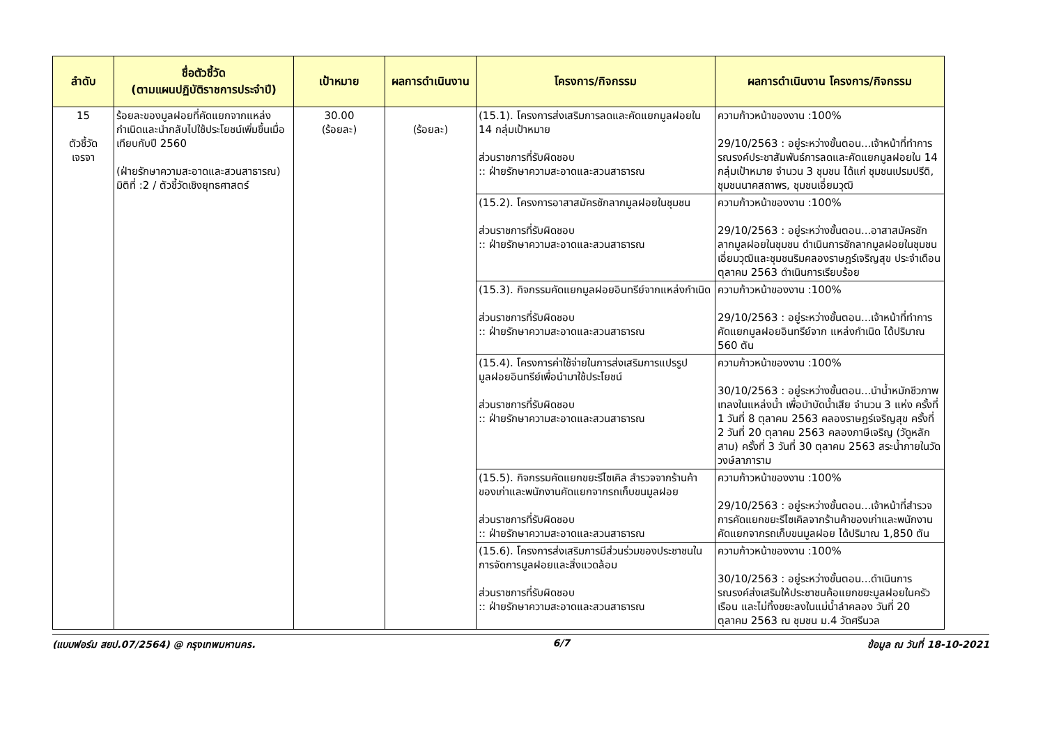| ลำดับ | ชื่อตัวชี้วัด (ตามแผนปฏิบัติราชการประจำปี) | เป้าหมาย | ผลการดำเนินงาน | โครงการ/กิจกรรม | ผลการดำเนินงาน โครงการ/กิจกรรม |
| --- | --- | --- | --- | --- | --- |
| 15 ตัวชี้วัด เจรจา | ร้อยละของมูลฝอยที่คัดแยกจากแหล่งกำเนิดและนำกลับไปใช้ประโยชน์เพิ่มขึ้นเมื่อเทียบกับปี 2560 (ฝ่ายรักษาความสะอาดและสวนสาธารณ) มิติที่ :2 / ตัวชี้วัดเชิงยุทธศาสตร์ | 30.00 (ร้อยละ) | (ร้อยละ) | (15.1). โครงการส่งเสริมการลดและคัดแยกมูลฝอยใน 14 กลุ่มเป้าหมาย ส่วนราชการที่รับผิดชอบ :: ฝ่ายรักษาความสะอาดและสวนสาธารณ | ความก้าวหน้าของงาน :100% 29/10/2563 : อยู่ระหว่างขั้นตอน...เจ้าหน้าที่ทำการรณรงค์ประชาสัมพันธ์การลดและคัดแยกมูลฝอยใน 14 กลุ่มเป้าหมาย จำนวน 3 ชุมชน ได้แก่ ชุมชนเปรมปรีดิ, ชุมชนนาคสถาพร, ชุมชนเอี่ยมวุฒิ |
| | | | | (15.2). โครงการอาสาสมัครชักลากมูลฝอยในชุมชน ส่วนราชการที่รับผิดชอบ :: ฝ่ายรักษาความสะอาดและสวนสาธารณ | ความก้าวหน้าของงาน :100% 29/10/2563 : อยู่ระหว่างขั้นตอน...อาสาสมัครชักลากมูลฝอยในชุมชน ดำเนินการชักลากมูลฝอยในชุมชนเอี่ยมวุฒิและชุมชนริมคลองราษฎร์เจริญสุข ประจำเดือนตุลาคม 2563 ดำเนินการเรียบร้อย |
| | | | | (15.3). กิจกรรมคัดแยกมูลฝอยอินทรีย์จากแหล่งกำเนิด ส่วนราชการที่รับผิดชอบ :: ฝ่ายรักษาความสะอาดและสวนสาธารณ | ความก้าวหน้าของงาน :100% 29/10/2563 : อยู่ระหว่างขั้นตอน...เจ้าหน้าที่ทำการคัดแยกมูลฝอยอินทรีย์จาก แหล่งกำเนิด ได้ปริมาณ 560 ตัน |
| | | | | (15.4). โครงการค่าใช้จ่ายในการส่งเสริมการแปรรูปมูลฝอยอินทรีย์เพื่อนำมาใช้ประโยชน์ ส่วนราชการที่รับผิดชอบ :: ฝ่ายรักษาความสะอาดและสวนสาธารณ | ความก้าวหน้าของงาน :100% 30/10/2563 : อยู่ระหว่างขั้นตอน...นำน้ำหมักชีวภาพเทลงในแหล่งน้ำ เพื่อบำบัดน้ำเสีย จำนวน 3 แห่ง ครั้งที่ 1 วันที่ 8 ตุลาคม 2563 คลองราษฎร์เจริญสุข ครั้งที่ 2 วันที่ 20 ตุลาคม 2563 คลองภาษีเจริญ (วัดูหลักสาม) ครั้งที่ 3 วันที่ 30 ตุลาคม 2563 สระน้ำภายในวัดวงษ์ลาภาราม |
| | | | | (15.5). กิจกรรมคัดแยกขยะรีไซเคิล สำรวจจากร้านค้าของเก่าและพนักงานคัดแยกจากรถเก็บขนมูลฝอย ส่วนราชการที่รับผิดชอบ :: ฝ่ายรักษาความสะอาดและสวนสาธารณ | ความก้าวหน้าของงาน :100% 29/10/2563 : อยู่ระหว่างขั้นตอน...เจ้าหน้าที่สำรวจการคัดแยกขยะรีไซเคิลจากร้านค้าของเก่าและพนักงานคัดแยกจากรถเก็บขนมูลฝอย ได้ปริมาณ 1,850 ตัน |
| | | | | (15.6). โครงการส่งเสริมการมีส่วนร่วมของประชาชนในการจัดการมูลฝอยและสิ่งแวดล้อม ส่วนราชการที่รับผิดชอบ :: ฝ่ายรักษาความสะอาดและสวนสาธารณ | ความก้าวหน้าของงาน :100% 30/10/2563 : อยู่ระหว่างขั้นตอน...ดำเนินการรณรงค์ส่งเสริมให้ประชาชนค้อแยกขยะมูลฝอยในครัวเรือน และไม่ทิ้งขยะลงในแม่น้ำลำคลอง วันที่ 20 ตุลาคม 2563 ณ ชุมชน ม.4 วัดศรีนวล |
(แบบฟอร์ม สยป.07/2564) @ กรุงเทพมหานคร. 6/7 ข้อมูล ณ วันที่ 18-10-2021